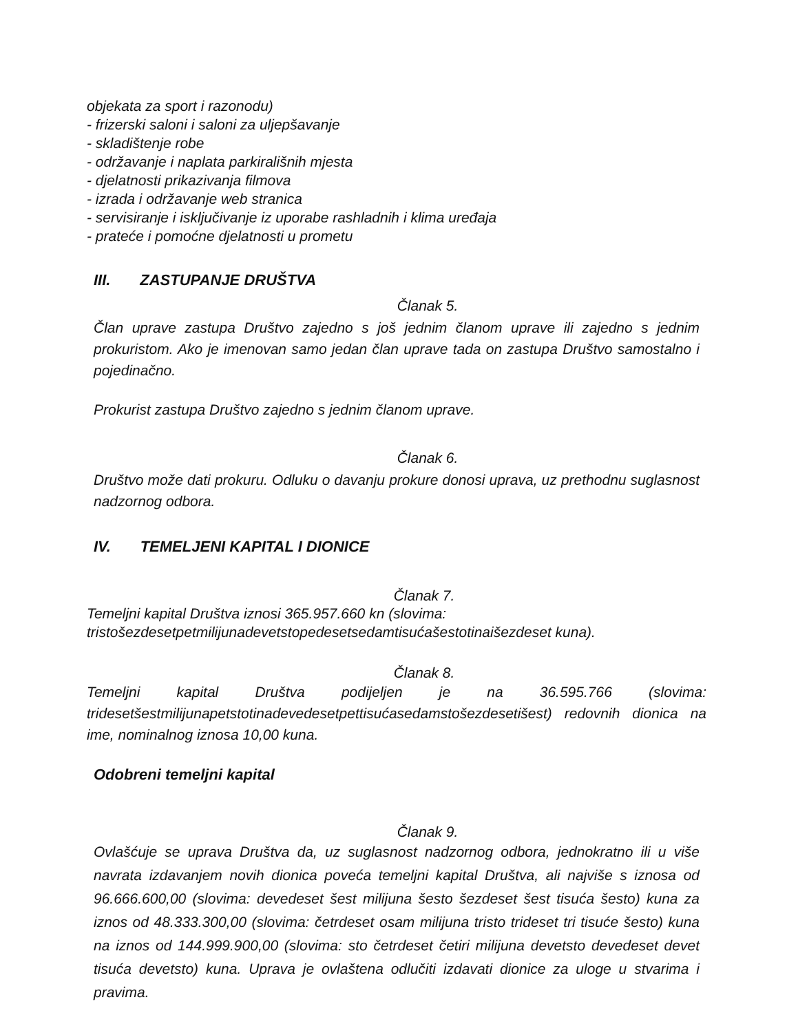objekata za sport i razonodu)
- frizerski saloni i saloni za uljepšavanje
- skladištenje robe
- održavanje i naplata parkirališnih mjesta
- djelatnosti prikazivanja filmova
- izrada i održavanje web stranica
- servisiranje i isključivanje iz uporabe rashladnih i klima uređaja
- prateće i pomoćne djelatnosti u prometu
III. ZASTUPANJE DRUŠTVA
Članak 5.
Član uprave zastupa Društvo zajedno s još jednim članom uprave ili zajedno s jednim prokuristom. Ako je imenovan samo jedan član uprave tada on zastupa Društvo samostalno i pojedinačno.
Prokurist zastupa Društvo zajedno s jednim članom uprave.
Članak 6.
Društvo može dati prokuru. Odluku o davanju prokure donosi uprava, uz prethodnu suglasnost nadzornog odbora.
IV. TEMELJENI KAPITAL I DIONICE
Članak 7.
Temeljni kapital Društva iznosi 365.957.660 kn (slovima:
tristošezdesetpetmilijunadevetstopedesetsedamtisućašestotinaišezdeset kuna).
Članak 8.
Temeljni kapital Društva podijeljen je na 36.595.766 (slovima: tridesetšestmilijunapetstotinadevedesetpettisućasedamstošezdesetišest) redovnih dionica na ime, nominalnog iznosa 10,00 kuna.
Odobreni temeljni kapital
Članak 9.
Ovlašćuje se uprava Društva da, uz suglasnost nadzornog odbora, jednokratno ili u više navrata izdavanjem novih dionica poveća temeljni kapital Društva, ali najviše s iznosa od 96.666.600,00 (slovima: devedeset šest milijuna šesto šezdeset šest tisuća šesto) kuna za iznos od 48.333.300,00 (slovima: četrdeset osam milijuna tristo trideset tri tisuće šesto) kuna na iznos od 144.999.900,00 (slovima: sto četrdeset četiri milijuna devetsto devedeset devet tisuća devetsto) kuna. Uprava je ovlaštena odlučiti izdavati dionice za uloge u stvarima i pravima.